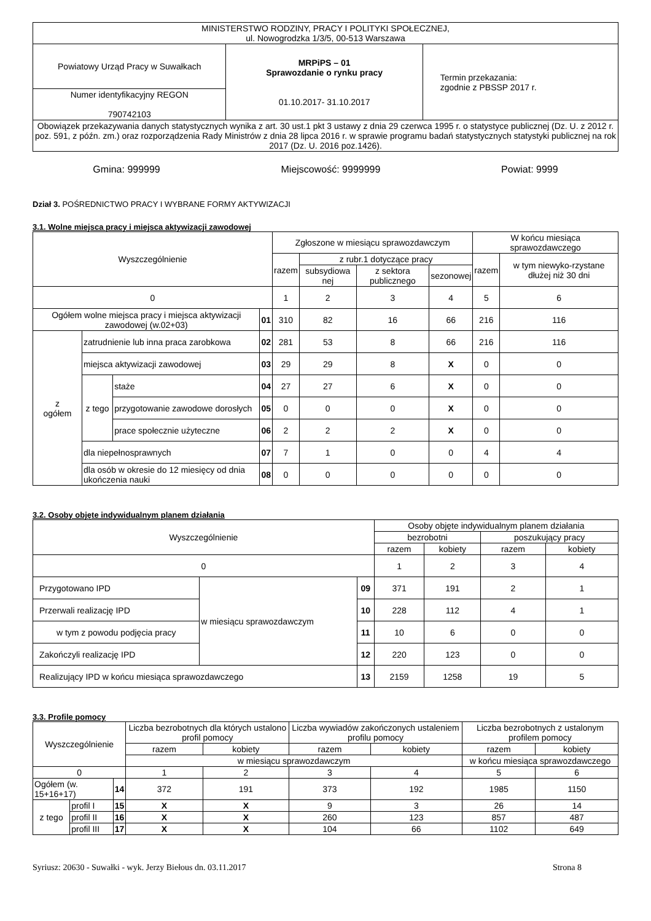| MINISTERSTWO RODZINY, PRACY I POLITYKI SPOŁECZNEJ, ul. Nowogrodzka 1/3/5, 00-513 Warszawa | | |
| Powiatowy Urząd Pracy w Suwałkach | MRPiPS – 01 Sprawozdanie o rynku pracy 01.10.2017- 31.10.2017 | Termin przekazania: zgodnie z PBSSP 2017 r. |
| Numer identyfikacyjny REGON 790742103 | | |
| Obowiązek przekazywania danych statystycznych wynika z art. 30 ust.1 pkt 3 ustawy z dnia 29 czerwca 1995 r. o statystyce publicznej (Dz. U. z 2012 r. poz. 591, z późn. zm.) oraz rozporządzenia Rady Ministrów z dnia 28 lipca 2016 r. w sprawie programu badań statystycznych statystyki publicznej na rok 2017 (Dz. U. 2016 poz.1426). | | |
Gmina: 999999 Miejscowość: 9999999 Powiat: 9999
Dział 3. POŚREDNICTWO PRACY I WYBRANE FORMY AKTYWIZACJI
3.1. Wolne miejsca pracy i miejsca aktywizacji zawodowej
| Wyszczególnienie | | | | Zgłoszone w miesiącu sprawozdawczym | | | | W końcu miesiąca sprawozdawczego | |
| --- | --- | --- | --- | --- | --- | --- | --- | --- | --- |
| | | | | razem | z rubr.1 dotyczące pracy | | | razem | w tym niewyko-rzystane dłużej niż 30 dni |
| | | | | | subsydiowa nej | z sektora publicznego | sezonowej | | |
| 0 | | | | 1 | 2 | 3 | 4 | 5 | 6 |
| Ogółem wolne miejsca pracy i miejsca aktywizacji zawodowej (w.02+03) | | | 01 | 310 | 82 | 16 | 66 | 216 | 116 |
| z ogółem | zatrudnienie lub inna praca zarobkowa | | 02 | 281 | 53 | 8 | 66 | 216 | 116 |
| | miejsca aktywizacji zawodowej | | 03 | 29 | 29 | 8 | X | 0 | 0 |
| | z tego | staże | 04 | 27 | 27 | 6 | X | 0 | 0 |
| | | przygotowanie zawodowe dorosłych | 05 | 0 | 0 | 0 | X | 0 | 0 |
| | | prace społecznie użyteczne | 06 | 2 | 2 | 2 | X | 0 | 0 |
| | dla niepełnosprawnych | | 07 | 7 | 1 | 0 | 0 | 4 | 4 |
| | dla osób w okresie do 12 miesięcy od dnia ukończenia nauki | | 08 | 0 | 0 | 0 | 0 | 0 | 0 |
3.2. Osoby objęte indywidualnym planem działania
| Wyszczególnienie | | | Osoby objęte indywidualnym planem działania | | | |
| --- | --- | --- | --- | --- | --- | --- |
| | | | bezrobotni | | poszukujący pracy | |
| | | | razem | kobiety | razem | kobiety |
| 0 | | | 1 | 2 | 3 | 4 |
| Przygotowano IPD | w miesiącu sprawozdawczym | 09 | 371 | 191 | 2 | 1 |
| Przerwali realizację IPD | | 10 | 228 | 112 | 4 | 1 |
| w tym z powodu podjęcia pracy | | 11 | 10 | 6 | 0 | 0 |
| Zakończyli realizację IPD | | 12 | 220 | 123 | 0 | 0 |
| Realizujący IPD w końcu miesiąca sprawozdawczego | | 13 | 2159 | 1258 | 19 | 5 |
3.3. Profile pomocy
| Wyszczególnienie | | | Liczba bezrobotnych dla których ustalono profil pomocy | | Liczba wywiadów zakończonych ustaleniem profilu pomocy | | Liczba bezrobotnych z ustalonym profilem pomocy | |
| --- | --- | --- | --- | --- | --- | --- | --- | --- |
| | | | razem | kobiety | razem | kobiety | razem | kobiety |
| | | | w miesiącu sprawozdawczym | | | | w końcu miesiąca sprawozdawczego | |
| 0 | | | 1 | 2 | 3 | 4 | 5 | 6 |
| Ogółem (w. 15+16+17) | | 14 | 372 | 191 | 373 | 192 | 1985 | 1150 |
| z tego | profil I | 15 | X | X | 9 | 3 | 26 | 14 |
| | profil II | 16 | X | X | 260 | 123 | 857 | 487 |
| | profil III | 17 | X | X | 104 | 66 | 1102 | 649 |
Syriusz: 20630 - Suwałki - wyk. Jerzy Biełous dn. 03.11.2017 Strona 8